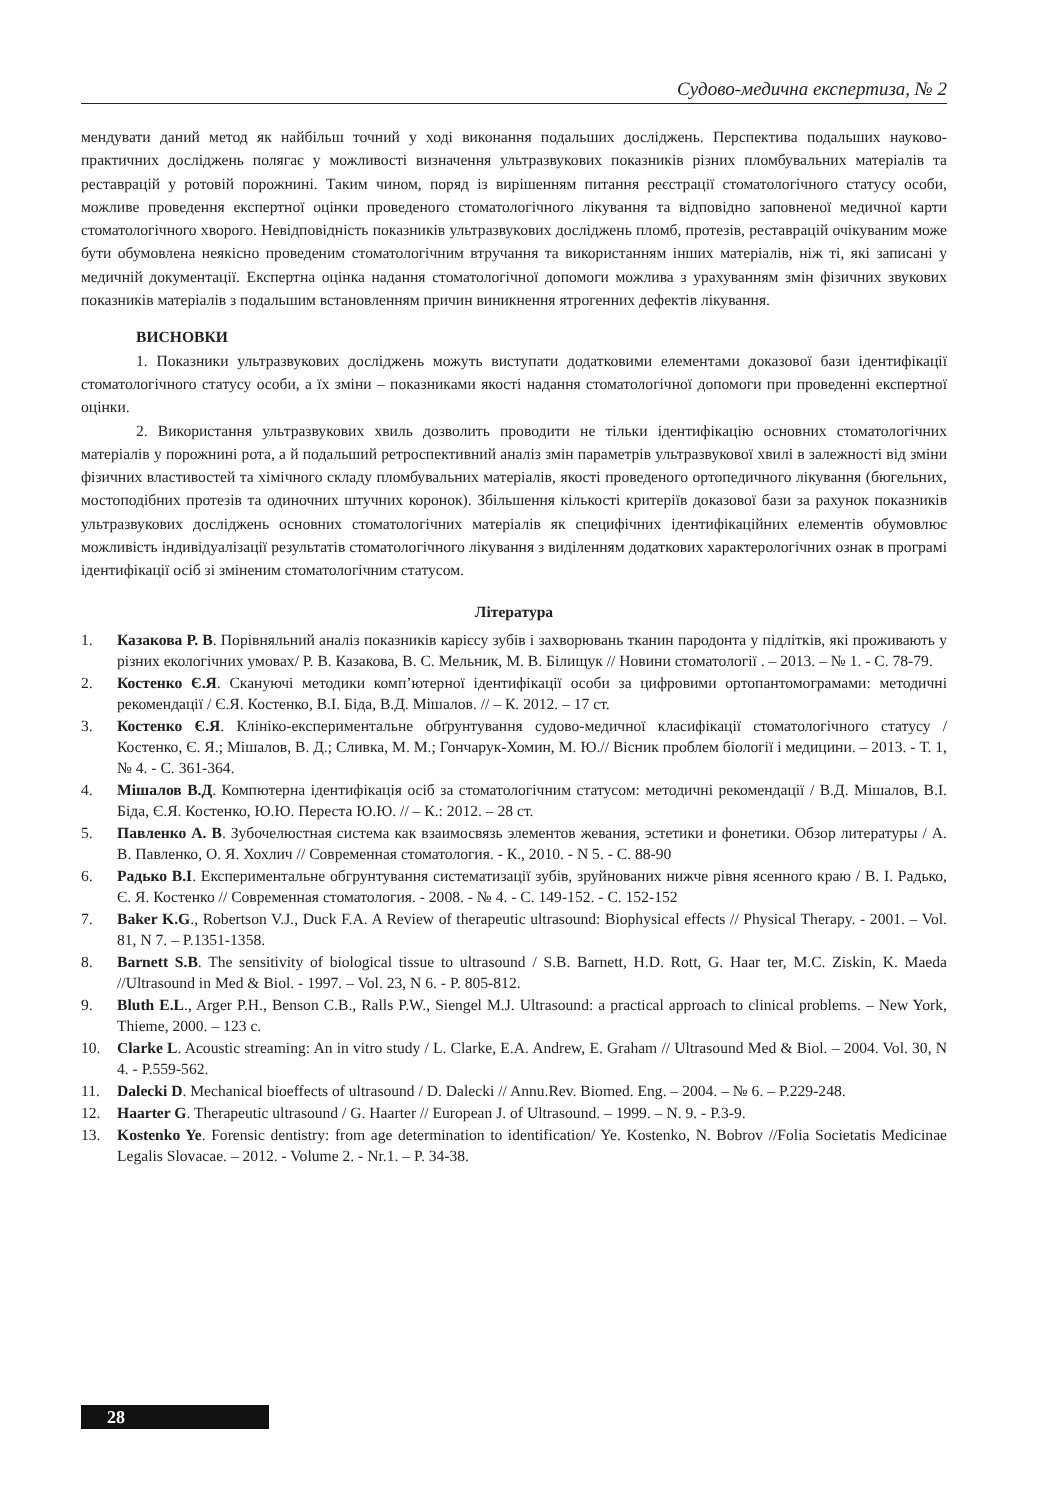Судово-медична експертиза, № 2
мендувати даний метод як найбільш точний у ході виконання подальших досліджень. Перспектива подальших науково-практичних досліджень полягає у можливості визначення ультразвукових показників різних пломбувальних матеріалів та реставрацій у ротовій порожнині. Таким чином, поряд із вирішенням питання реєстрації стоматологічного статусу особи, можливе проведення експертної оцінки проведеного стоматологічного лікування та відповідно заповненої медичної карти стоматологічного хворого. Невідповідність показників ультразвукових досліджень пломб, протезів, реставрацій очікуваним може бути обумовлена неякісно проведеним стоматологічним втручання та використанням інших матеріалів, ніж ті, які записані у медичній документації. Експертна оцінка надання стоматологічної допомоги можлива з урахуванням змін фізичних звукових показників матеріалів з подальшим встановленням причин виникнення ятрогенних дефектів лікування.
ВИСНОВКИ
1. Показники ультразвукових досліджень можуть виступати додатковими елементами доказової бази ідентифікації стоматологічного статусу особи, а їх зміни – показниками якості надання стоматологічної допомоги при проведенні експертної оцінки.
2. Використання ультразвукових хвиль дозволить проводити не тільки ідентифікацію основних стоматологічних матеріалів у порожнині рота, а й подальший ретроспективний аналіз змін параметрів ультразвукової хвилі в залежності від зміни фізичних властивостей та хімічного складу пломбувальних матеріалів, якості проведеного ортопедичного лікування (бюгельних, мостоподібних протезів та одиночних штучних коронок). Збільшення кількості критеріїв доказової бази за рахунок показників ультразвукових досліджень основних стоматологічних матеріалів як специфічних ідентифікаційних елементів обумовлює можливість індивідуалізації результатів стоматологічного лікування з виділенням додаткових характерологічних ознак в програмі ідентифікації осіб зі зміненим стоматологічним статусом.
Література
1. Казакова Р. В. Порівняльний аналіз показників карієсу зубів і захворювань тканин пародонта у підлітків, які проживають у різних екологічних умовах/ Р. В. Казакова, В. С. Мельник, М. В. Білищук // Новини стоматології . – 2013. – № 1. - С. 78-79.
2. Костенко Є.Я. Скануючі методики комп’ютерної ідентифікації особи за цифровими ортопантомограмами: методичні рекомендації / Є.Я. Костенко, В.І. Біда, В.Д. Мішалов. // – К. 2012. – 17 ст.
3. Костенко Є.Я. Клініко-експериментальне обґрунтування судово-медичної класифікації стоматологічного статусу / Костенко, Є. Я.; Мішалов, В. Д.; Сливка, М. М.; Гончарук-Хомин, М. Ю.// Вісник проблем біології і медицини. – 2013. - Т. 1, № 4. - С. 361-364.
4. Мішалов В.Д. Компютерна ідентифікація осіб за стоматологічним статусом: методичні рекомендації / В.Д. Мішалов, В.І. Біда, Є.Я. Костенко, Ю.Ю. Переста Ю.Ю. // – К.: 2012. – 28 ст.
5. Павленко А. В. Зубочелюстная система как взаимосвязь элементов жевания, эстетики и фонетики. Обзор литературы / А. В. Павленко, О. Я. Хохлич // Современная стоматология. - К., 2010. - N 5. - С. 88-90
6. Радько В.І. Експериментальне обгрунтування систематизації зубів, зруйнованих нижче рівня ясенного краю / В. І. Радько, Є. Я. Костенко // Современная стоматология. - 2008. - № 4. - С. 149-152. - С. 152-152
7. Baker K.G., Robertson V.J., Duck F.A. A Review of therapeutic ultrasound: Biophysical effects // Physical Therapy. - 2001. – Vol. 81, N 7. – P.1351-1358.
8. Barnett S.B. The sensitivity of biological tissue to ultrasound / S.B. Barnett, H.D. Rott, G. Haar ter, M.C. Ziskin, K. Maeda //Ultrasound in Med & Biol. - 1997. – Vol. 23, N 6. - P. 805-812.
9. Bluth E.L., Arger P.H., Benson C.B., Ralls P.W., Siengel M.J. Ultrasound: a practical approach to clinical problems. – New York, Thieme, 2000. – 123 c.
10. Clarke L. Acoustic streaming: An in vitro study / L. Clarke, E.A. Andrew, E. Graham // Ultrasound Med & Biol. – 2004. Vol. 30, N 4. - P.559-562.
11. Dalecki D. Mechanical bioeffects of ultrasound / D. Dalecki // Annu.Rev. Biomed. Eng. – 2004. – № 6. – P.229-248.
12. Haarter G. Therapeutic ultrasound / G. Haarter // European J. of Ultrasound. – 1999. – N. 9. - P.3-9.
13. Kostenko Ye. Forensic dentistry: from age determination to identification/ Ye. Kostenko, N. Bobrov //Folia Societatis Medicinae Legalis Slovacae. – 2012. - Volume 2. - Nr.1. – P. 34-38.
28